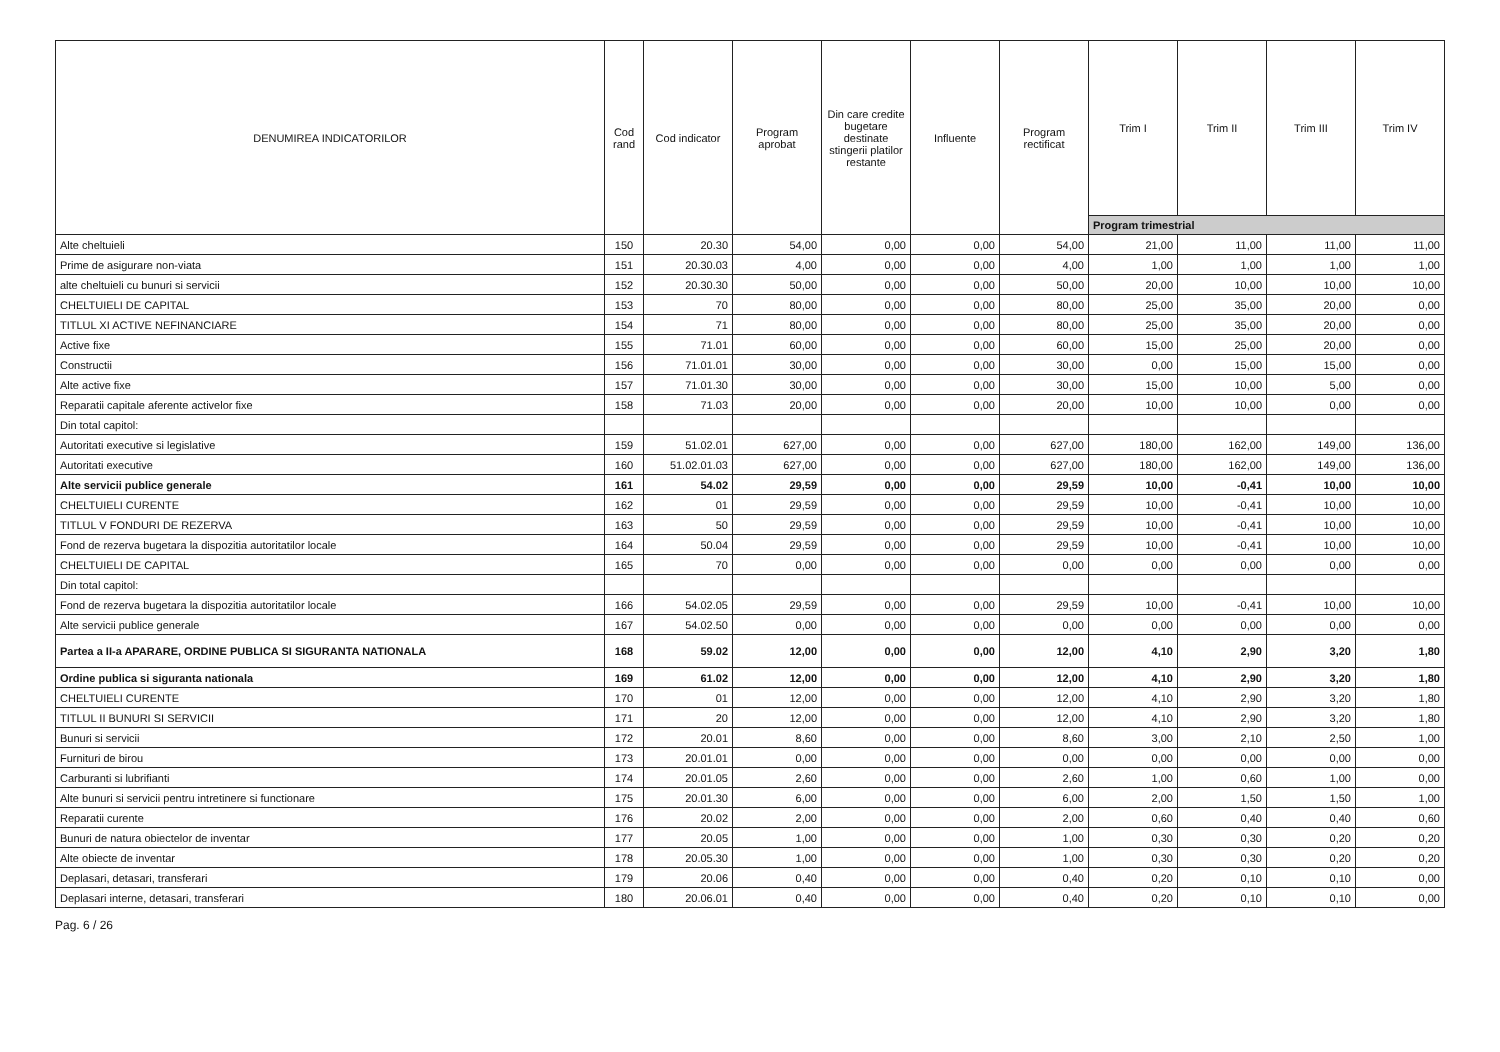| DENUMIREA INDICATORILOR | Cod rand | Cod indicator | Program aprobat | Din care credite bugetare destinate stingerii platilor restante | Influente | Program rectificat | Trim I | Trim II | Trim III | Trim IV |
| --- | --- | --- | --- | --- | --- | --- | --- | --- | --- | --- |
| | | | | | | | Program trimestrial | | | |
| Alte cheltuieli | 150 | 20.30 | 54,00 | 0,00 | 0,00 | 54,00 | 21,00 | 11,00 | 11,00 | 11,00 |
| Prime de asigurare non-viata | 151 | 20.30.03 | 4,00 | 0,00 | 0,00 | 4,00 | 1,00 | 1,00 | 1,00 | 1,00 |
| alte cheltuieli cu bunuri si servicii | 152 | 20.30.30 | 50,00 | 0,00 | 0,00 | 50,00 | 20,00 | 10,00 | 10,00 | 10,00 |
| CHELTUIELI DE CAPITAL | 153 | 70 | 80,00 | 0,00 | 0,00 | 80,00 | 25,00 | 35,00 | 20,00 | 0,00 |
| TITLUL XI ACTIVE NEFINANCIARE | 154 | 71 | 80,00 | 0,00 | 0,00 | 80,00 | 25,00 | 35,00 | 20,00 | 0,00 |
| Active fixe | 155 | 71.01 | 60,00 | 0,00 | 0,00 | 60,00 | 15,00 | 25,00 | 20,00 | 0,00 |
| Constructii | 156 | 71.01.01 | 30,00 | 0,00 | 0,00 | 30,00 | 0,00 | 15,00 | 15,00 | 0,00 |
| Alte active fixe | 157 | 71.01.30 | 30,00 | 0,00 | 0,00 | 30,00 | 15,00 | 10,00 | 5,00 | 0,00 |
| Reparatii capitale aferente activelor fixe | 158 | 71.03 | 20,00 | 0,00 | 0,00 | 20,00 | 10,00 | 10,00 | 0,00 | 0,00 |
| Din total capitol: | | | | | | | | | | |
| Autoritati executive si legislative | 159 | 51.02.01 | 627,00 | 0,00 | 0,00 | 627,00 | 180,00 | 162,00 | 149,00 | 136,00 |
| Autoritati executive | 160 | 51.02.01.03 | 627,00 | 0,00 | 0,00 | 627,00 | 180,00 | 162,00 | 149,00 | 136,00 |
| Alte servicii publice generale | 161 | 54.02 | 29,59 | 0,00 | 0,00 | 29,59 | 10,00 | -0,41 | 10,00 | 10,00 |
| CHELTUIELI CURENTE | 162 | 01 | 29,59 | 0,00 | 0,00 | 29,59 | 10,00 | -0,41 | 10,00 | 10,00 |
| TITLUL V FONDURI DE REZERVA | 163 | 50 | 29,59 | 0,00 | 0,00 | 29,59 | 10,00 | -0,41 | 10,00 | 10,00 |
| Fond de rezerva bugetara la dispozitia autoritatilor locale | 164 | 50.04 | 29,59 | 0,00 | 0,00 | 29,59 | 10,00 | -0,41 | 10,00 | 10,00 |
| CHELTUIELI DE CAPITAL | 165 | 70 | 0,00 | 0,00 | 0,00 | 0,00 | 0,00 | 0,00 | 0,00 | 0,00 |
| Din total capitol: | | | | | | | | | | |
| Fond de rezerva bugetara la dispozitia autoritatilor locale | 166 | 54.02.05 | 29,59 | 0,00 | 0,00 | 29,59 | 10,00 | -0,41 | 10,00 | 10,00 |
| Alte servicii publice generale | 167 | 54.02.50 | 0,00 | 0,00 | 0,00 | 0,00 | 0,00 | 0,00 | 0,00 | 0,00 |
| Partea a II-a APARARE, ORDINE PUBLICA SI SIGURANTA NATIONALA | 168 | 59.02 | 12,00 | 0,00 | 0,00 | 12,00 | 4,10 | 2,90 | 3,20 | 1,80 |
| Ordine publica si siguranta nationala | 169 | 61.02 | 12,00 | 0,00 | 0,00 | 12,00 | 4,10 | 2,90 | 3,20 | 1,80 |
| CHELTUIELI CURENTE | 170 | 01 | 12,00 | 0,00 | 0,00 | 12,00 | 4,10 | 2,90 | 3,20 | 1,80 |
| TITLUL II BUNURI SI SERVICII | 171 | 20 | 12,00 | 0,00 | 0,00 | 12,00 | 4,10 | 2,90 | 3,20 | 1,80 |
| Bunuri si servicii | 172 | 20.01 | 8,60 | 0,00 | 0,00 | 8,60 | 3,00 | 2,10 | 2,50 | 1,00 |
| Furnituri de birou | 173 | 20.01.01 | 0,00 | 0,00 | 0,00 | 0,00 | 0,00 | 0,00 | 0,00 | 0,00 |
| Carburanti si lubrifianti | 174 | 20.01.05 | 2,60 | 0,00 | 0,00 | 2,60 | 1,00 | 0,60 | 1,00 | 0,00 |
| Alte bunuri si servicii pentru intretinere si functionare | 175 | 20.01.30 | 6,00 | 0,00 | 0,00 | 6,00 | 2,00 | 1,50 | 1,50 | 1,00 |
| Reparatii curente | 176 | 20.02 | 2,00 | 0,00 | 0,00 | 2,00 | 0,60 | 0,40 | 0,40 | 0,60 |
| Bunuri de natura obiectelor de inventar | 177 | 20.05 | 1,00 | 0,00 | 0,00 | 1,00 | 0,30 | 0,30 | 0,20 | 0,20 |
| Alte obiecte de inventar | 178 | 20.05.30 | 1,00 | 0,00 | 0,00 | 1,00 | 0,30 | 0,30 | 0,20 | 0,20 |
| Deplasari, detasari, transferari | 179 | 20.06 | 0,40 | 0,00 | 0,00 | 0,40 | 0,20 | 0,10 | 0,10 | 0,00 |
| Deplasari interne, detasari, transferari | 180 | 20.06.01 | 0,40 | 0,00 | 0,00 | 0,40 | 0,20 | 0,10 | 0,10 | 0,00 |
Pag. 6 / 26